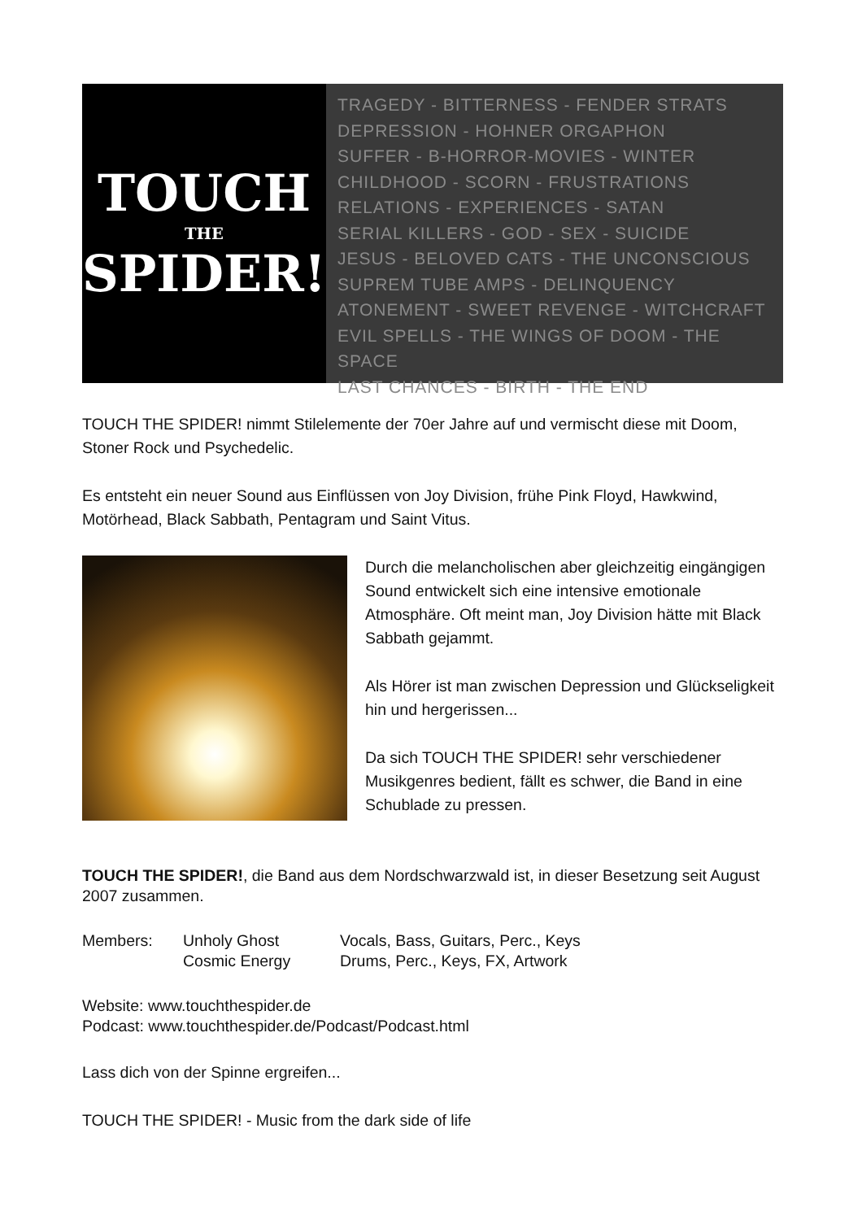TOUCH
THE
SPIDER!
TRAGEDY - BITTERNESS - FENDER STRATS
DEPRESSION - HOHNER ORGAPHON
SUFFER - B-HORROR-MOVIES - WINTER
CHILDHOOD - SCORN - FRUSTRATIONS
RELATIONS - EXPERIENCES - SATAN
SERIAL KILLERS - GOD - SEX - SUICIDE
JESUS - BELOVED CATS - THE UNCONSCIOUS
SUPREM TUBE AMPS - DELINQUENCY
ATONEMENT - SWEET REVENGE - WITCHCRAFT
EVIL SPELLS - THE WINGS OF DOOM - THE SPACE
LAST CHANCES - BIRTH - THE END
TOUCH THE SPIDER! nimmt Stilelemente der 70er Jahre auf und vermischt diese mit Doom, Stoner Rock und Psychedelic.
Es entsteht ein neuer Sound aus Einflüssen von Joy Division, frühe Pink Floyd, Hawkwind, Motörhead, Black Sabbath, Pentagram und Saint Vitus.
Durch die melancholischen aber gleichzeitig eingängigen Sound entwickelt sich eine intensive emotionale Atmosphäre. Oft meint man, Joy Division hätte mit Black Sabbath gejammt.
Als Hörer ist man zwischen Depression und Glückseligkeit hin und hergerissen...
Da sich TOUCH THE SPIDER! sehr verschiedener Musikgenres bedient, fällt es schwer, die Band in eine Schublade zu pressen.
TOUCH THE SPIDER!, die Band aus dem Nordschwarzwald ist, in dieser Besetzung seit August 2007 zusammen.
Members:
Unholy Ghost
Vocals, Bass, Guitars, Perc., Keys
Cosmic Energy
Drums, Perc., Keys, FX, Artwork
Website: www.touchthespider.de
Podcast: www.touchthespider.de/Podcast/Podcast.html
Lass dich von der Spinne ergreifen...
TOUCH THE SPIDER! - Music from the dark side of life